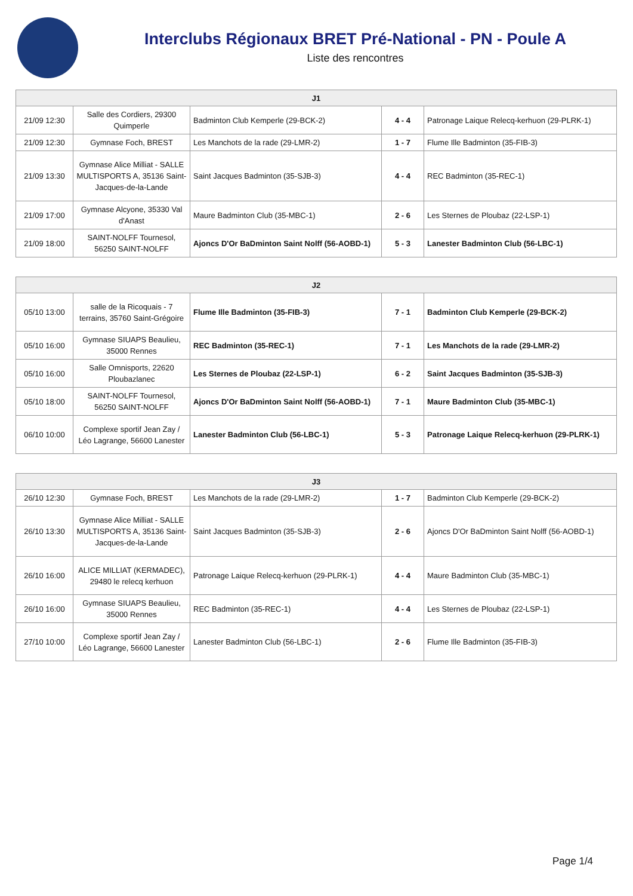Interclubs Régionaux BRET Pré-National - PN - Poule A
Liste des rencontres
| J1 | | | | |
| --- | --- | --- | --- | --- |
| 21/09 12:30 | Salle des Cordiers, 29300 Quimperle | Badminton Club Kemperle (29-BCK-2) | 4 - 4 | Patronage Laique Relecq-kerhuon (29-PLRK-1) |
| 21/09 12:30 | Gymnase Foch, BREST | Les Manchots de la rade (29-LMR-2) | 1 - 7 | Flume Ille Badminton (35-FIB-3) |
| 21/09 13:30 | Gymnase Alice Milliat - SALLE MULTISPORTS A, 35136 Saint-Jacques-de-la-Lande | Saint Jacques Badminton (35-SJB-3) | 4 - 4 | REC Badminton (35-REC-1) |
| 21/09 17:00 | Gymnase Alcyone, 35330 Val d'Anast | Maure Badminton Club (35-MBC-1) | 2 - 6 | Les Sternes de Ploubaz (22-LSP-1) |
| 21/09 18:00 | SAINT-NOLFF Tournesol, 56250 SAINT-NOLFF | Ajoncs D'Or BaDminton Saint Nolff (56-AOBD-1) | 5 - 3 | Lanester Badminton Club (56-LBC-1) |
| J2 | | | | |
| --- | --- | --- | --- | --- |
| 05/10 13:00 | salle de la Ricoquais - 7 terrains, 35760 Saint-Grégoire | Flume Ille Badminton (35-FIB-3) | 7 - 1 | Badminton Club Kemperle (29-BCK-2) |
| 05/10 16:00 | Gymnase SIUAPS Beaulieu, 35000 Rennes | REC Badminton (35-REC-1) | 7 - 1 | Les Manchots de la rade (29-LMR-2) |
| 05/10 16:00 | Salle Omnisports, 22620 Ploubazlanec | Les Sternes de Ploubaz (22-LSP-1) | 6 - 2 | Saint Jacques Badminton (35-SJB-3) |
| 05/10 18:00 | SAINT-NOLFF Tournesol, 56250 SAINT-NOLFF | Ajoncs D'Or BaDminton Saint Nolff (56-AOBD-1) | 7 - 1 | Maure Badminton Club (35-MBC-1) |
| 06/10 10:00 | Complexe sportif Jean Zay / Léo Lagrange, 56600 Lanester | Lanester Badminton Club (56-LBC-1) | 5 - 3 | Patronage Laique Relecq-kerhuon (29-PLRK-1) |
| J3 | | | | |
| --- | --- | --- | --- | --- |
| 26/10 12:30 | Gymnase Foch, BREST | Les Manchots de la rade (29-LMR-2) | 1 - 7 | Badminton Club Kemperle (29-BCK-2) |
| 26/10 13:30 | Gymnase Alice Milliat - SALLE MULTISPORTS A, 35136 Saint-Jacques-de-la-Lande | Saint Jacques Badminton (35-SJB-3) | 2 - 6 | Ajoncs D'Or BaDminton Saint Nolff (56-AOBD-1) |
| 26/10 16:00 | ALICE MILLIAT (KERMADEC), 29480 le relecq kerhuon | Patronage Laique Relecq-kerhuon (29-PLRK-1) | 4 - 4 | Maure Badminton Club (35-MBC-1) |
| 26/10 16:00 | Gymnase SIUAPS Beaulieu, 35000 Rennes | REC Badminton (35-REC-1) | 4 - 4 | Les Sternes de Ploubaz (22-LSP-1) |
| 27/10 10:00 | Complexe sportif Jean Zay / Léo Lagrange, 56600 Lanester | Lanester Badminton Club (56-LBC-1) | 2 - 6 | Flume Ille Badminton (35-FIB-3) |
Page 1/4